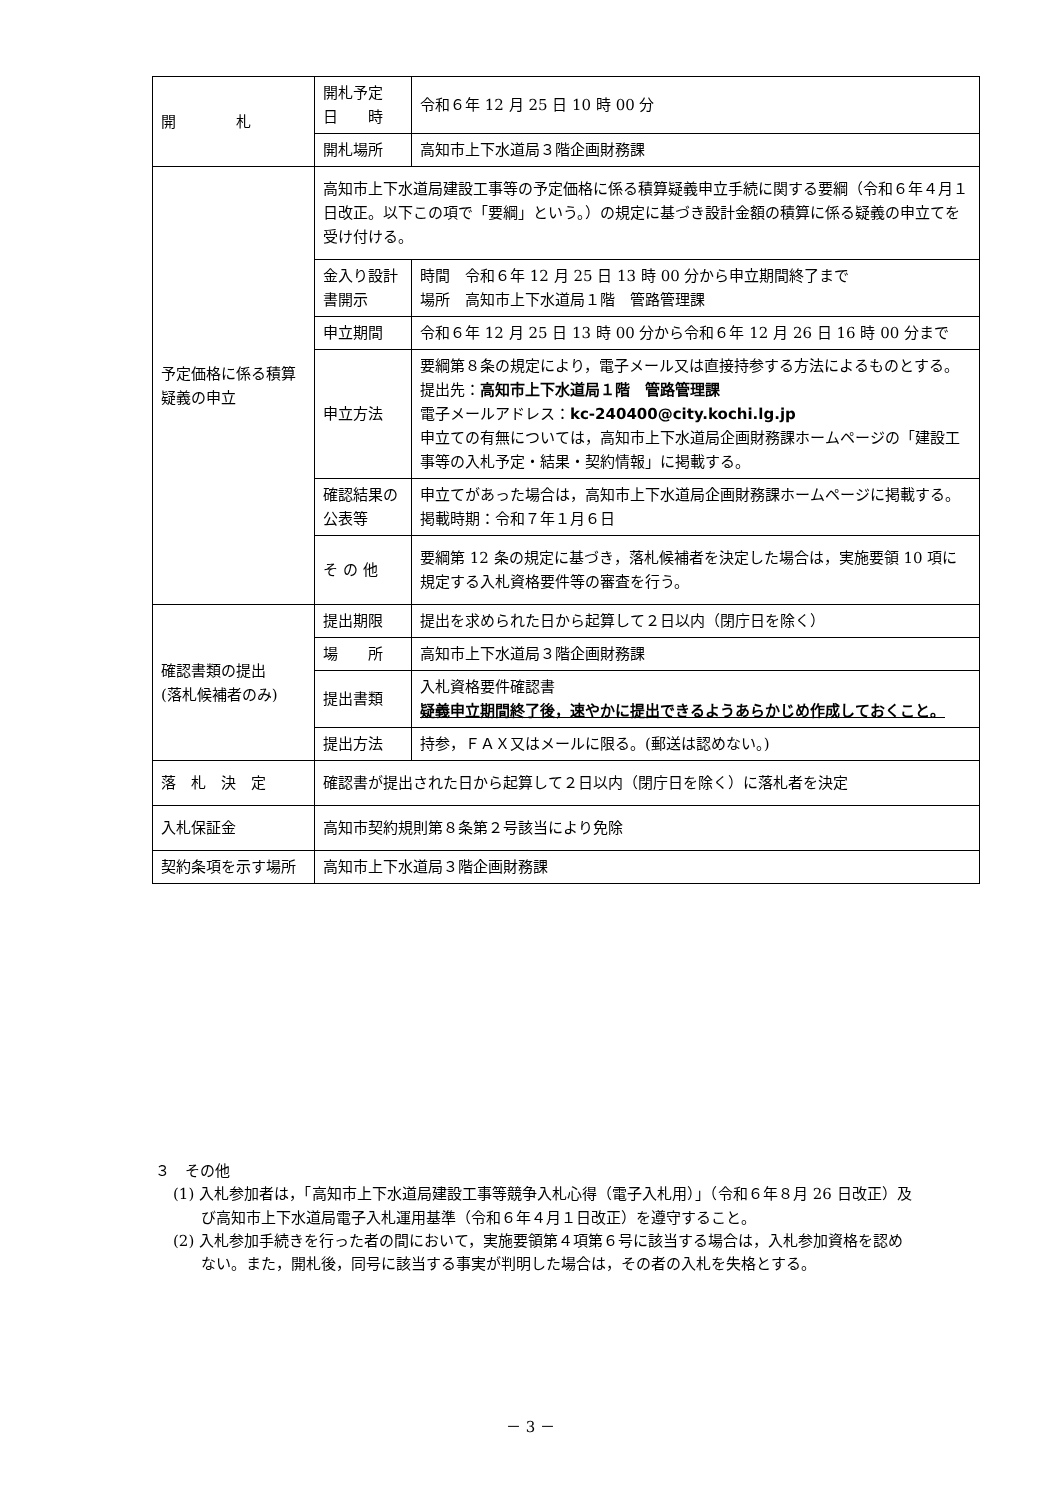| 開 札 | 開札予定 日 時 | 令和６年 12 月 25 日 10 時 00 分 |
| | 開札場所 | 高知市上下水道局３階企画財務課 |
| 予定価格に係る積算疑義の申立 | 高知市上下水道局建設工事等の予定価格に係る積算疑義申立手続に関する要綱（令和６年４月１日改正。以下この項で「要綱」という。）の規定に基づき設計金額の積算に係る疑義の申立てを受け付ける。 | |
| | 金入り設計書開示 | 時間 令和６年 12 月 25 日 13 時 00 分から申立期間終了まで 場所 高知市上下水道局１階 管路管理課 |
| | 申立期間 | 令和６年 12 月 25 日 13 時 00 分から令和６年 12 月 26 日 16 時 00 分まで |
| | 申立方法 | 要綱第８条の規定により，電子メール又は直接持参する方法によるものとする。 提出先： 高知市上下水道局１階 管路管理課 電子メールアドレス： kc-240400@city.kochi.lg.jp 申立ての有無については，高知市上下水道局企画財務課ホームページの「建設工事等の入札予定・結果・契約情報」に掲載する。 |
| | 確認結果の公表等 | 申立てがあった場合は，高知市上下水道局企画財務課ホームページに掲載する。 掲載時期：令和７年１月６日 |
| | そ の 他 | 要綱第 12 条の規定に基づき，落札候補者を決定した場合は，実施要領 10 項に規定する入札資格要件等の審査を行う。 |
| 確認書類の提出 (落札候補者のみ) | 提出期限 | 提出を求められた日から起算して２日以内（閉庁日を除く） |
| | 場 所 | 高知市上下水道局３階企画財務課 |
| | 提出書類 | 入札資格要件確認書 疑義申立期間終了後，速やかに提出できるようあらかじめ作成しておくこと。 |
| | 提出方法 | 持参，ＦＡＸ又はメールに限る。(郵送は認めない。) |
| 落 札 決 定 | 確認書が提出された日から起算して２日以内（閉庁日を除く）に落札者を決定 | |
| 入札保証金 | 高知市契約規則第８条第２号該当により免除 | |
| 契約条項を示す場所 | 高知市上下水道局３階企画財務課 | |
３　その他
(1) 入札参加者は，「高知市上下水道局建設工事等競争入札心得（電子入札用）」（令和６年８月 26 日改正）及び高知市上下水道局電子入札運用基準（令和６年４月１日改正）を遵守すること。
(2) 入札参加手続きを行った者の間において，実施要領第４項第６号に該当する場合は，入札参加資格を認めない。また，開札後，同号に該当する事実が判明した場合は，その者の入札を失格とする。
－ 3 －